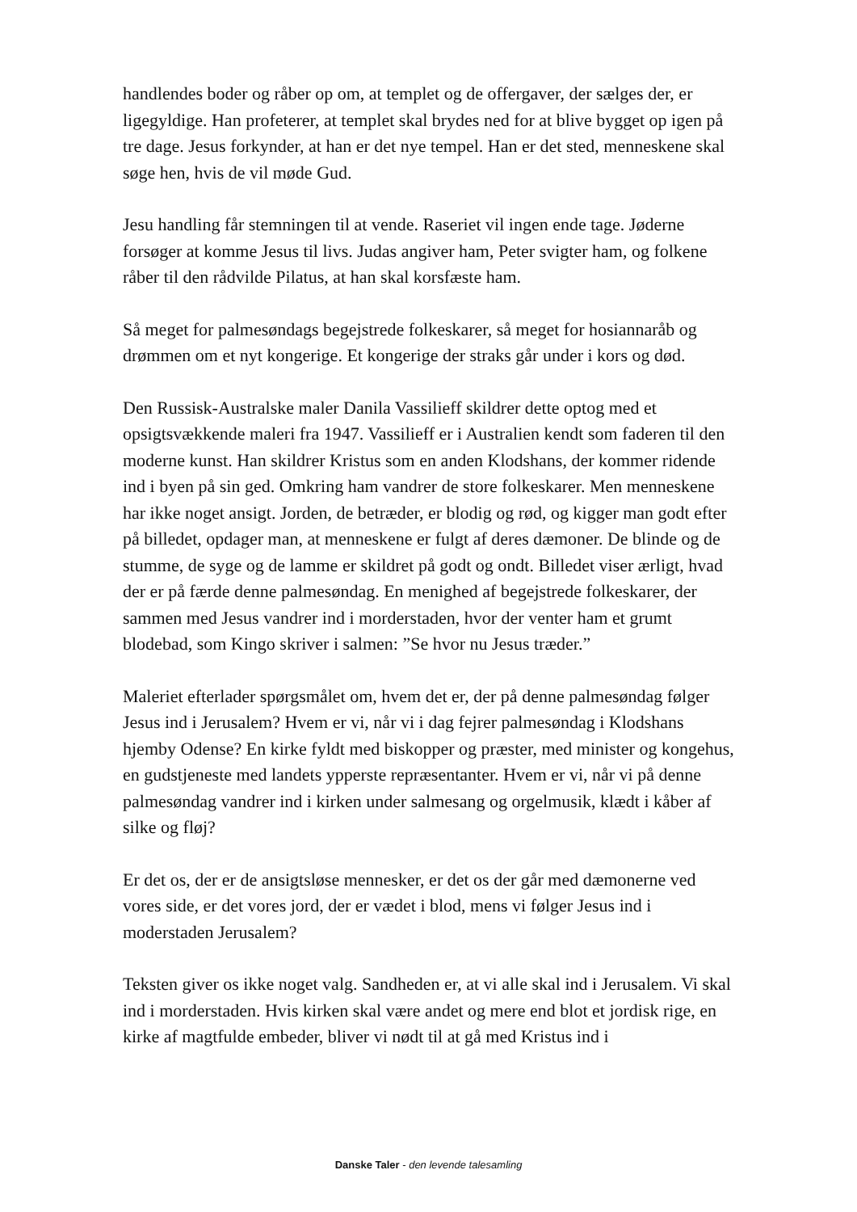handlendes boder og råber op om, at templet og de offergaver, der sælges der, er ligegyldige. Han profeterer, at templet skal brydes ned for at blive bygget op igen på tre dage. Jesus forkynder, at han er det nye tempel. Han er det sted, menneskene skal søge hen, hvis de vil møde Gud.
Jesu handling får stemningen til at vende. Raseriet vil ingen ende tage. Jøderne forsøger at komme Jesus til livs. Judas angiver ham, Peter svigter ham, og folkene råber til den rådvilde Pilatus, at han skal korsfæste ham.
Så meget for palmesøndags begejstrede folkeskarer, så meget for hosiannaråb og drømmen om et nyt kongerige. Et kongerige der straks går under i kors og død.
Den Russisk-Australske maler Danila Vassilieff skildrer dette optog med et opsigtsvækkende maleri fra 1947. Vassilieff er i Australien kendt som faderen til den moderne kunst. Han skildrer Kristus som en anden Klodshans, der kommer ridende ind i byen på sin ged. Omkring ham vandrer de store folkeskarer. Men menneskene har ikke noget ansigt. Jorden, de betræder, er blodig og rød, og kigger man godt efter på billedet, opdager man, at menneskene er fulgt af deres dæmoner. De blinde og de stumme, de syge og de lamme er skildret på godt og ondt. Billedet viser ærligt, hvad der er på færde denne palmesøndag. En menighed af begejstrede folkeskarer, der sammen med Jesus vandrer ind i morderstaden, hvor der venter ham et grumt blodebad, som Kingo skriver i salmen: ”Se hvor nu Jesus træder.”
Maleriet efterlader spørgsmålet om, hvem det er, der på denne palmesøndag følger Jesus ind i Jerusalem? Hvem er vi, når vi i dag fejrer palmesøndag i Klodshans hjemby Odense? En kirke fyldt med biskopper og præster, med minister og kongehus, en gudstjeneste med landets ypperste repræsentanter. Hvem er vi, når vi på denne palmesøndag vandrer ind i kirken under salmesang og orgelmusik, klædt i kåber af silke og fløj?
Er det os, der er de ansigtsløse mennesker, er det os der går med dæmonerne ved vores side, er det vores jord, der er vædet i blod, mens vi følger Jesus ind i moderstaden Jerusalem?
Teksten giver os ikke noget valg. Sandheden er, at vi alle skal ind i Jerusalem. Vi skal ind i morderstaden. Hvis kirken skal være andet og mere end blot et jordisk rige, en kirke af magtfulde embeder, bliver vi nødt til at gå med Kristus ind i
Danske Taler - den levende talesamling